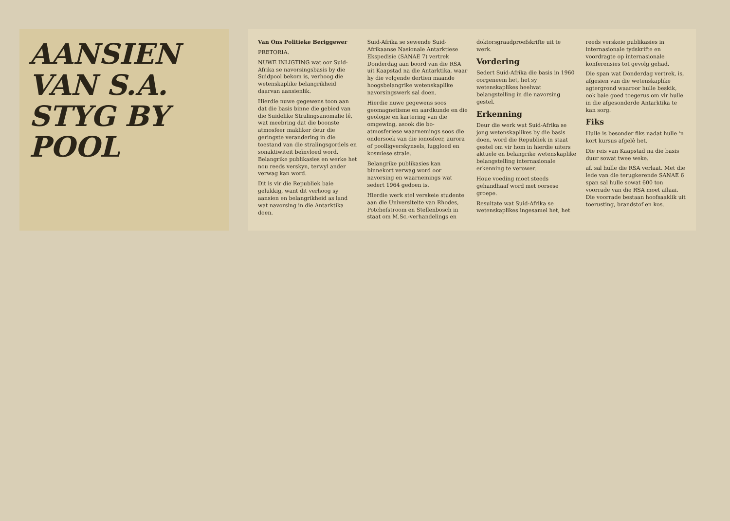AANSIEN VAN S.A. STYG BY POOL
Van Ons Politieke Beriggewer
PRETORIA.
NUWE INLIGTING wat oor Suid-Afrika se navorsingsbasis by die Suidpool bekom is, verhoog die wetenskaplike belangrikheid daarvan aansienlik.
Hierdie nuwe gegewens toon aan dat die basis binne die gebied van die Suidelike Stralingsanomalie lê, wat meebring dat die boonste atmosfeer makliker deur die geringste verandering in die toestand van die stralingsgordels en sonaktiwiteit beïnvloed word. Belangrike publikasies en werke het nou reeds verskyn, terwyl ander verwag kan word.
Dit is vir die Republiek baie gelukkig, want dit verhoog sy aansien en belangrikheid as land wat navorsing in die Antarktika doen.
Suid-Afrika se sewende Suid-Afrikaanse Nasionale Antarktiese Ekspedisie (SANAE 7) vertrek Donderdag aan boord van die RSA uit Kaapstad na die Antarktika, waar hy die volgende dertien maande hoogsbelangrike wetenskaplike navorsingswerk sal doen.
Hierdie nuwe gegewens soos geomagnetisme en aardkunde en die geologie en kartering van die omgewing, asook die bo-atmosferiese waarnemings soos die ondersoek van die ionosfeer, aurora of poolligverskynsels, lugglоed en kosmiese strale.
Belangrike publikasies kan binnekort verwag word oor navorsing en waarnemings wat sedert 1964 gedoen is.
Hierdie werk stel verskeie studente aan die Universiteite van Rhodes, Potchefstroom en Stellenbosch in staat om M.Sc.-verhandelings en doktorsgraadproefskrifte uit te werk.
Vordering
Sedert Suid-Afrika die basis in 1960 oorgeneem het, het sy wetenskaplikes heelwat belangstelling in die navorsing gestel.
Erkenning
Deur die werk wat Suid-Afrika se jong wetenskaplikes by die basis doen, word die Republiek in staat gestel om vir hom in hierdie uiters aktuele en belangrike wetenskaplike belangstelling internasionale erkenning te verower.
Houe voeding moet steeds gehandhaaf word met oorsese groepe.
Resultate wat Suid-Afrika se wetenskaplikes ingesamel het, het reeds verskeie publikasies in internasionale tydskrifte en voordragte op internasionale konferensies tot gevolg gehad.
Die span wat Donderdag vertrek, is, afgesien van die wetenskaplike agtergrond waaroor hulle beskik, ook baie goed toegerus om vir hulle in die afgesonderde Antarktika te kan sorg.
Fiks
Hulle is besonder fiks nadat hulle 'n kort kursus afgelê het.
Die reis van Kaapstad na die basis duur sowat twee weke.
af, sal hulle die RSA verlaat. Met die lede van die terugkerende SANAE 6 span sal hulle sowat 600 ton voorrade van die RSA moet aflaai. Die voorrade bestaan hoofsaaklik uit toerusting, brandstof en kos.